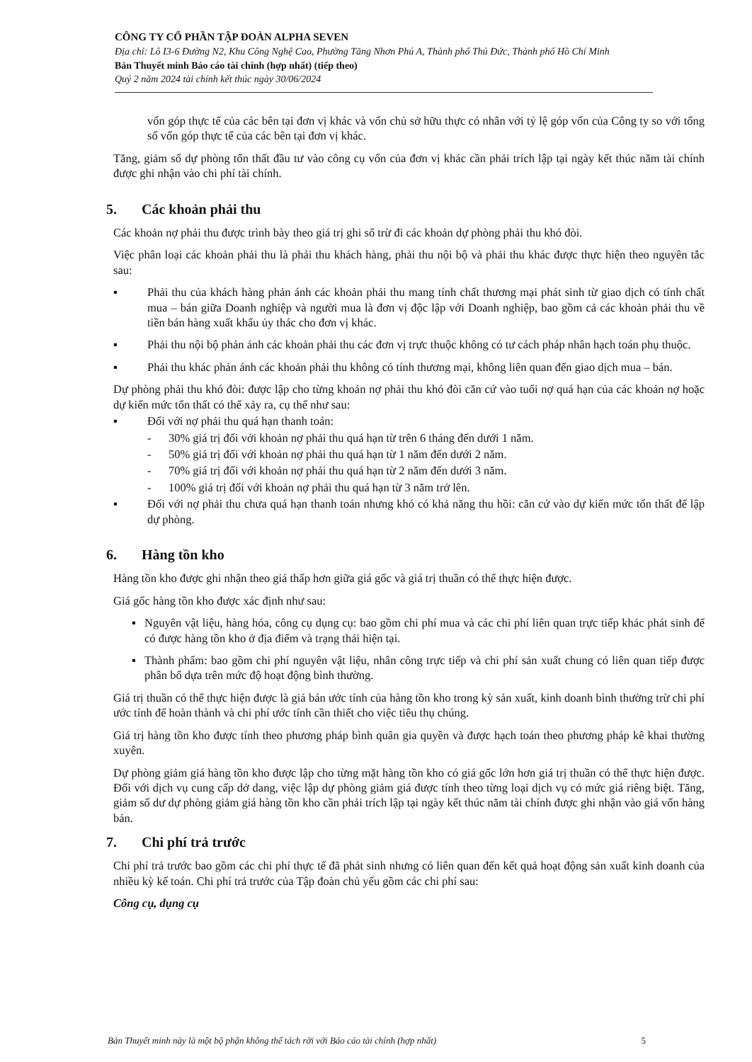CÔNG TY CỔ PHẦN TẬP ĐOÀN ALPHA SEVEN
Địa chỉ: Lô I3-6 Đường N2, Khu Công Nghệ Cao, Phường Tăng Nhơn Phú A, Thành phố Thủ Đức, Thành phố Hồ Chí Minh
Bản Thuyết minh Báo cáo tài chính (hợp nhất) (tiếp theo)
Quý 2 năm 2024 tài chính kết thúc ngày 30/06/2024
vốn góp thực tế của các bên tại đơn vị khác và vốn chủ sở hữu thực có nhân với tỷ lệ góp vốn của Công ty so với tổng số vốn góp thực tế của các bên tại đơn vị khác.
Tăng, giảm số dự phòng tổn thất đầu tư vào công cụ vốn của đơn vị khác cần phải trích lập tại ngày kết thúc năm tài chính được ghi nhận vào chi phí tài chính.
5. Các khoản phải thu
Các khoản nợ phải thu được trình bày theo giá trị ghi sổ trừ đi các khoản dự phòng phải thu khó đòi.
Việc phân loại các khoản phải thu là phải thu khách hàng, phải thu nội bộ và phải thu khác được thực hiện theo nguyên tắc sau:
▪ Phải thu của khách hàng phản ánh các khoản phải thu mang tính chất thương mại phát sinh từ giao dịch có tính chất mua – bán giữa Doanh nghiệp và người mua là đơn vị độc lập với Doanh nghiệp, bao gồm cả các khoản phải thu về tiền bán hàng xuất khẩu ủy thác cho đơn vị khác.
▪ Phải thu nội bộ phản ánh các khoản phải thu các đơn vị trực thuộc không có tư cách pháp nhân hạch toán phụ thuộc.
▪ Phải thu khác phản ánh các khoản phải thu không có tính thương mại, không liên quan đến giao dịch mua – bán.
Dự phòng phải thu khó đòi: được lập cho từng khoản nợ phải thu khó đòi căn cứ vào tuổi nợ quá hạn của các khoản nợ hoặc dự kiến mức tổn thất có thể xảy ra, cụ thể như sau:
▪ Đối với nợ phải thu quá hạn thanh toán:
- 30% giá trị đối với khoản nợ phải thu quá hạn từ trên 6 tháng đến dưới 1 năm.
- 50% giá trị đối với khoản nợ phải thu quá hạn từ 1 năm đến dưới 2 năm.
- 70% giá trị đối với khoản nợ phải thu quá hạn từ 2 năm đến dưới 3 năm.
- 100% giá trị đối với khoản nợ phải thu quá hạn từ 3 năm trở lên.
▪ Đối với nợ phải thu chưa quá hạn thanh toán nhưng khó có khả năng thu hồi: căn cứ vào dự kiến mức tổn thất để lập dự phòng.
6. Hàng tồn kho
Hàng tồn kho được ghi nhận theo giá thấp hơn giữa giá gốc và giá trị thuần có thể thực hiện được.
Giá gốc hàng tồn kho được xác định như sau:
▪ Nguyên vật liệu, hàng hóa, công cụ dụng cụ: bao gồm chi phí mua và các chi phí liên quan trực tiếp khác phát sinh để có được hàng tồn kho ở địa điểm và trạng thái hiện tại.
▪ Thành phẩm: bao gồm chi phí nguyên vật liệu, nhân công trực tiếp và chi phí sản xuất chung có liên quan tiếp được phân bổ dựa trên mức độ hoạt động bình thường.
Giá trị thuần có thể thực hiện được là giá bán ước tính của hàng tồn kho trong kỳ sản xuất, kinh doanh bình thường trừ chi phí ước tính để hoàn thành và chi phí ước tính cần thiết cho việc tiêu thụ chúng.
Giá trị hàng tồn kho được tính theo phương pháp bình quân gia quyền và được hạch toán theo phương pháp kê khai thường xuyên.
Dự phòng giảm giá hàng tồn kho được lập cho từng mặt hàng tồn kho có giá gốc lớn hơn giá trị thuần có thể thực hiện được. Đối với dịch vụ cung cấp dở dang, việc lập dự phòng giảm giá được tính theo từng loại dịch vụ có mức giá riêng biệt. Tăng, giảm số dư dự phòng giảm giá hàng tồn kho cần phải trích lập tại ngày kết thúc năm tài chính được ghi nhận vào giá vốn hàng bán.
7. Chi phí trả trước
Chi phí trả trước bao gồm các chi phí thực tế đã phát sinh nhưng có liên quan đến kết quả hoạt động sản xuất kinh doanh của nhiều kỳ kế toán. Chi phí trả trước của Tập đoàn chủ yếu gồm các chi phí sau:
Công cụ, dụng cụ
Bản Thuyết minh này là một bộ phận không thể tách rời với Báo cáo tài chính (hợp nhất) 5